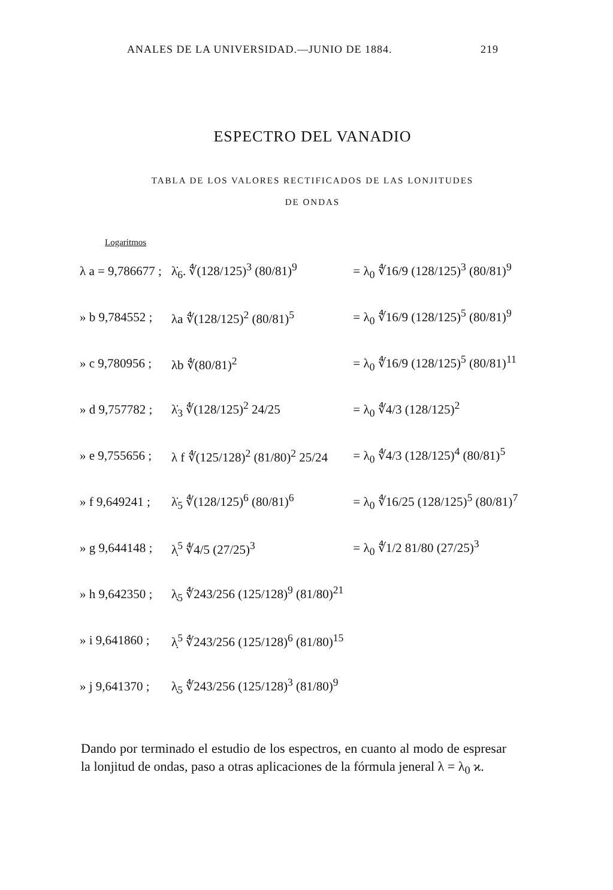ANALES DE LA UNIVERSIDAD.—JUNIO DE 1884. 219
ESPECTRO DEL VANADIO
TABLA DE LOS VALORES RECTIFICADOS DE LAS LONJITUDES
DE ONDAS
| Logaritmos | | |
| --- | --- | --- |
| λ a = 9,786677 ; | λ̇<sub>6</sub>. ∜(128/125)<sup>3</sup> (80/81)<sup>9</sup> | = λ<sub>0</sub> ∜16/9 (128/125)<sup>3</sup> (80/81)<sup>9</sup> |
| » b 9,784552 ; | λa ∜(128/125)<sup>2</sup> (80/81)<sup>5</sup> | = λ<sub>0</sub> ∜16/9 (128/125)<sup>5</sup> (80/81)<sup>9</sup> |
| » c 9,780956 ; | λb ∜(80/81)<sup>2</sup> | = λ<sub>0</sub> ∜16/9 (128/125)<sup>5</sup> (80/81)<sup>11</sup> |
| » d 9,757782 ; | λ̇<sub>3</sub> ∜(128/125)<sup>2</sup> 24/25 | = λ<sub>0</sub> ∜4/3 (128/125)<sup>2</sup> |
| » e 9,755656 ; | λ f ∜(125/128)<sup>2</sup> (81/80)<sup>2</sup> 25/24 | = λ<sub>0</sub> ∜4/3 (128/125)<sup>4</sup> (80/81)<sup>5</sup> |
| » f 9,649241 ; | λ̇<sub>5</sub> ∜(128/125)<sup>6</sup> (80/81)<sup>6</sup> | = λ<sub>0</sub> ∜16/25 (128/125)<sup>5</sup> (80/81)<sup>7</sup> |
| » g 9,644148 ; | λ̣<sup>5</sup> ∜4/5 (27/25)<sup>3</sup> | = λ<sub>0</sub> ∜1/2 81/80 (27/25)<sup>3</sup> |
| » h 9,642350 ; | λ̣<sub>5</sub> ∜243/256 (125/128)<sup>9</sup> (81/80)<sup>21</sup> | |
| » i 9,641860 ; | λ̣<sup>5</sup> ∜243/256 (125/128)<sup>6</sup> (81/80)<sup>15</sup> | |
| » j 9,641370 ; | λ̣<sub>5</sub> ∜243/256 (125/128)<sup>3</sup> (81/80)<sup>9</sup> | |
Dando por terminado el estudio de los espectros, en cuanto al modo de espresar la lonjitud de ondas, paso a otras aplicaciones de la fórmula jeneral λ = λ<sub>0</sub> ϰ.